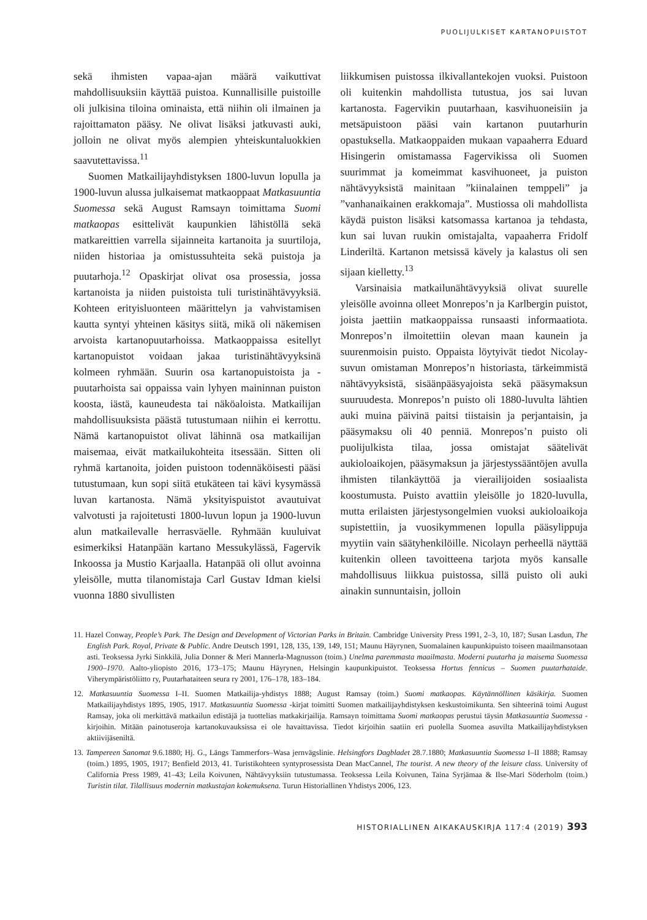PUOLIJULKISET KARTANOPUISTOT
sekä ihmisten vapaa-ajan määrä vaikuttivat mahdollisuuksiin käyttää puistoa. Kunnallisille puistoille oli julkisina tiloina ominaista, että niihin oli ilmainen ja rajoittamaton pääsy. Ne olivat lisäksi jatkuvasti auki, jolloin ne olivat myös alempien yhteiskuntaluokkien saavutettavissa.<sup>11</sup>
Suomen Matkailijayhdistyksen 1800-luvun lopulla ja 1900-luvun alussa julkaisemat matkaoppaat Matkasuuntia Suomessa sekä August Ramsayn toimittama Suomi matkaopas esittelivät kaupunkien lähistöllä sekä matkareittien varrella sijainneita kartanoita ja suurtiloja, niiden historiaa ja omistussuhteita sekä puistoja ja puutarhoja.<sup>12</sup> Opaskirjat olivat osa prosessia, jossa kartanoista ja niiden puistoista tuli turistinähtävyyksiä. Kohteen erityisluonteen määrittelyn ja vahvistamisen kautta syntyi yhteinen käsitys siitä, mikä oli näkemisen arvoista kartanopuutarhoissa. Matkaoppaissa esitellyt kartanopuistot voidaan jakaa turistinähtävyyksinä kolmeen ryhmään. Suurin osa kartanopuistoista ja -puutarhoista sai oppaissa vain lyhyen maininnan puiston koosta, iästä, kauneudesta tai näköaloista. Matkailijan mahdollisuuksista päästä tutustumaan niihin ei kerrottu. Nämä kartanopuistot olivat lähinnä osa matkailijan maisemaa, eivät matkailukohteita itsessään. Sitten oli ryhmä kartanoita, joiden puistoon todennäköisesti pääsi tutustumaan, kun sopi siitä etukäteen tai kävi kysymässä luvan kartanosta. Nämä yksityispuistot avautuivat valvotusti ja rajoitetusti 1800-luvun lopun ja 1900-luvun alun matkailevalle herrasväelle. Ryhmään kuuluivat esimerkiksi Hatanpään kartano Messukylässä, Fagervik Inkoossa ja Mustio Karjaalla. Hatanpää oli ollut avoinna yleisölle, mutta tilanomistaja Carl Gustav Idman kielsi vuonna 1880 sivullisten
liikkumisen puistossa ilkivallantekojen vuoksi. Puistoon oli kuitenkin mahdollista tutustua, jos sai luvan kartanosta. Fagervikin puutarhaan, kasvihuoneisiin ja metsäpuistoon pääsi vain kartanon puutarhurin opastuksella. Matkaoppaiden mukaan vapaaherra Eduard Hisingerin omistamassa Fagervikissa oli Suomen suurimmat ja komeimmat kasvihuoneet, ja puiston nähtävyyksistä mainitaan ”kiinalainen temppeli” ja ”vanhanaikainen erakkomaja”. Mustiossa oli mahdollista käydä puiston lisäksi katsomassa kartanoa ja tehdasta, kun sai luvan ruukin omistajalta, vapaaherra Fridolf Linderiltä. Kartanon metsissä kävely ja kalastus oli sen sijaan kielletty.<sup>13</sup>
Varsinaisia matkailunähtävyyksiä olivat suurelle yleisölle avoinna olleet Monrepos’n ja Karlbergin puistot, joista jaettiin matkaoppaissa runsaasti informaatiota. Monrepos’n ilmoitettiin olevan maan kaunein ja suurenmoisin puisto. Oppaista löytyivät tiedot Nicolay-suvun omistaman Monrepos’n historiasta, tärkeimmistä nähtävyyksistä, sisäänpääsyajoista sekä pääsymaksun suuruudesta. Monrepos’n puisto oli 1880-luvulta lähtien auki muina päivinä paitsi tiistaisin ja perjantaisin, ja pääsymaksu oli 40 penniä. Monrepos’n puisto oli puolijulkista tilaa, jossa omistajat säätelivät aukioloaikojen, pääsymaksun ja järjestyssääntöjen avulla ihmisten tilankäyttöä ja vierailijoiden sosiaalista koostumusta. Puisto avattiin yleisölle jo 1820-luvulla, mutta erilaisten järjestysongelmien vuoksi aukioloaikoja supistettiin, ja vuosikymmenen lopulla pääsylippuja myytiin vain säätyhenkilöille. Nicolayn perheellä näyttää kuitenkin olleen tavoitteena tarjota myös kansalle mahdollisuus liikkua puistossa, sillä puisto oli auki ainakin sunnuntaisin, jolloin
11. Hazel Conway, People’s Park. The Design and Development of Victorian Parks in Britain. Cambridge University Press 1991, 2–3, 10, 187; Susan Lasdun, The English Park. Royal, Private & Public. Andre Deutsch 1991, 128, 135, 139, 149, 151; Maunu Häyrynen, Suomalainen kaupunkipuisto toiseen maailmansotaan asti. Teoksessa Jyrki Sinkkilä, Julia Donner & Meri Mannerla-Magnusson (toim.) Unelma paremmasta maailmasta. Moderni puutarha ja maisema Suomessa 1900–1970. Aalto-yliopisto 2016, 173–175; Maunu Häyrynen, Helsingin kaupunkipuistot. Teoksessa Hortus fennicus – Suomen puutarhataide. Viherympäristöliitto ry, Puutarhataiteen seura ry 2001, 176–178, 183–184.
12. Matkasuuntia Suomessa I–II. Suomen Matkailija-yhdistys 1888; August Ramsay (toim.) Suomi matkaopas. Käytännöllinen käsikirja. Suomen Matkailijayhdistys 1895, 1905, 1917. Matkasuuntia Suomessa -kirjat toimitti Suomen matkailijayhdistyksen keskustoimikunta. Sen sihteerinä toimi August Ramsay, joka oli merkittävä matkailun edistäjä ja tuottelias matkakirjailija. Ramsayn toimittama Suomi matkaopas perustui täysin Matkasuuntia Suomessa -kirjoihin. Mitään painotuseroja kartanokuvauksissa ei ole havaittavissa. Tiedot kirjoihin saatiin eri puolella Suomea asuvilta Matkailijayhdistyksen aktiivijäseniltä.
13. Tampereen Sanomat 9.6.1880; Hj. G., Längs Tammerfors–Wasa jernvägslinie. Helsingfors Dagbladet 28.7.1880; Matkasuuntia Suomessa I–II 1888; Ramsay (toim.) 1895, 1905, 1917; Benfield 2013, 41. Turistikohteen syntyprosessista Dean MacCannel, The tourist. A new theory of the leisure class. University of California Press 1989, 41–43; Leila Koivunen, Nähtävyyksiin tutustumassa. Teoksessa Leila Koivunen, Taina Syrjämaa & Ilse-Mari Söderholm (toim.) Turistin tilat. Tilallisuus modernin matkustajan kokemuksena. Turun Historiallinen Yhdistys 2006, 123.
HISTORIALLINEN AIKAKAUSKIRJA 117:4 (2019) 393